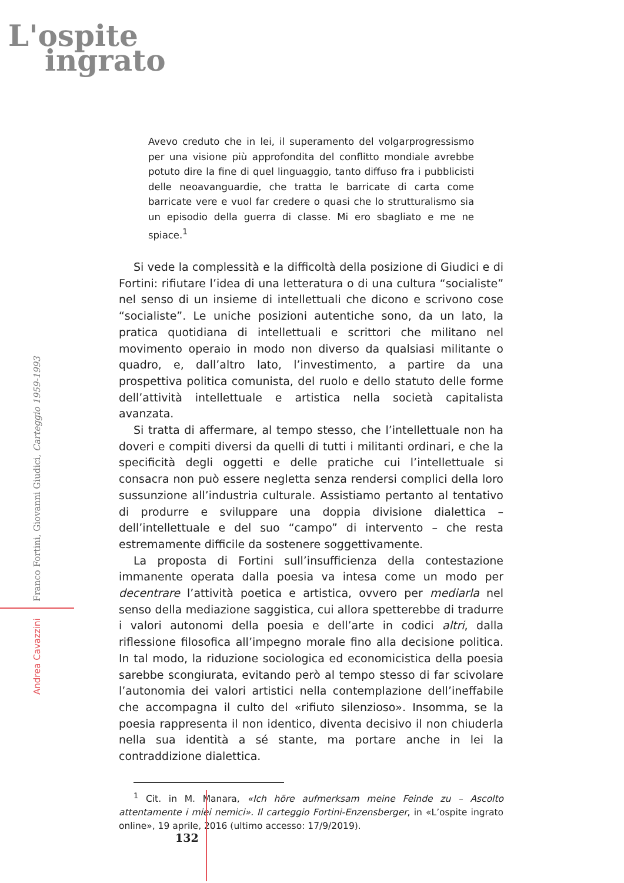L'ospite
ingrato
Andrea Cavazzini Franco Fortini, Giovanni Giudici, Carteggio 1959-1993
Avevo creduto che in lei, il superamento del volgarprogressismo per una visione più approfondita del conflitto mondiale avrebbe potuto dire la fine di quel linguaggio, tanto diffuso fra i pubblicisti delle neoavanguardie, che tratta le barricate di carta come barricate vere e vuol far credere o quasi che lo strutturalismo sia un episodio della guerra di classe. Mi ero sbagliato e me ne spiace.<sup>1</sup>
Si vede la complessità e la difficoltà della posizione di Giudici e di Fortini: rifiutare l’idea di una letteratura o di una cultura “socialiste” nel senso di un insieme di intellettuali che dicono e scrivono cose “socialiste”. Le uniche posizioni autentiche sono, da un lato, la pratica quotidiana di intellettuali e scrittori che militano nel movimento operaio in modo non diverso da qualsiasi militante o quadro, e, dall’altro lato, l’investimento, a partire da una prospettiva politica comunista, del ruolo e dello statuto delle forme dell’attività intellettuale e artistica nella società capitalista avanzata.
Si tratta di affermare, al tempo stesso, che l’intellettuale non ha doveri e compiti diversi da quelli di tutti i militanti ordinari, e che la specificità degli oggetti e delle pratiche cui l’intellettuale si consacra non può essere negletta senza rendersi complici della loro sussunzione all’industria culturale. Assistiamo pertanto al tentativo di produrre e sviluppare una doppia divisione dialettica – dell’intellettuale e del suo “campo” di intervento – che resta estremamente difficile da sostenere soggettivamente.
La proposta di Fortini sull’insufficienza della contestazione immanente operata dalla poesia va intesa come un modo per decentrare l’attività poetica e artistica, ovvero per mediarla nel senso della mediazione saggistica, cui allora spetterebbe di tradurre i valori autonomi della poesia e dell’arte in codici altri, dalla riflessione filosofica all’impegno morale fino alla decisione politica. In tal modo, la riduzione sociologica ed economicistica della poesia sarebbe scongiurata, evitando però al tempo stesso di far scivolare l’autonomia dei valori artistici nella contemplazione dell’ineffabile che accompagna il culto del «rifiuto silenzioso». Insomma, se la poesia rappresenta il non identico, diventa decisivo il non chiuderla nella sua identità a sé stante, ma portare anche in lei la contraddizione dialettica.
<sup>1</sup> Cit. in M. Manara, «Ich höre aufmerksam meine Feinde zu – Ascolto attentamente i miei nemici». Il carteggio Fortini-Enzensberger, in «L’ospite ingrato online», 19 aprile, 2016 (ultimo accesso: 17/9/2019).
132